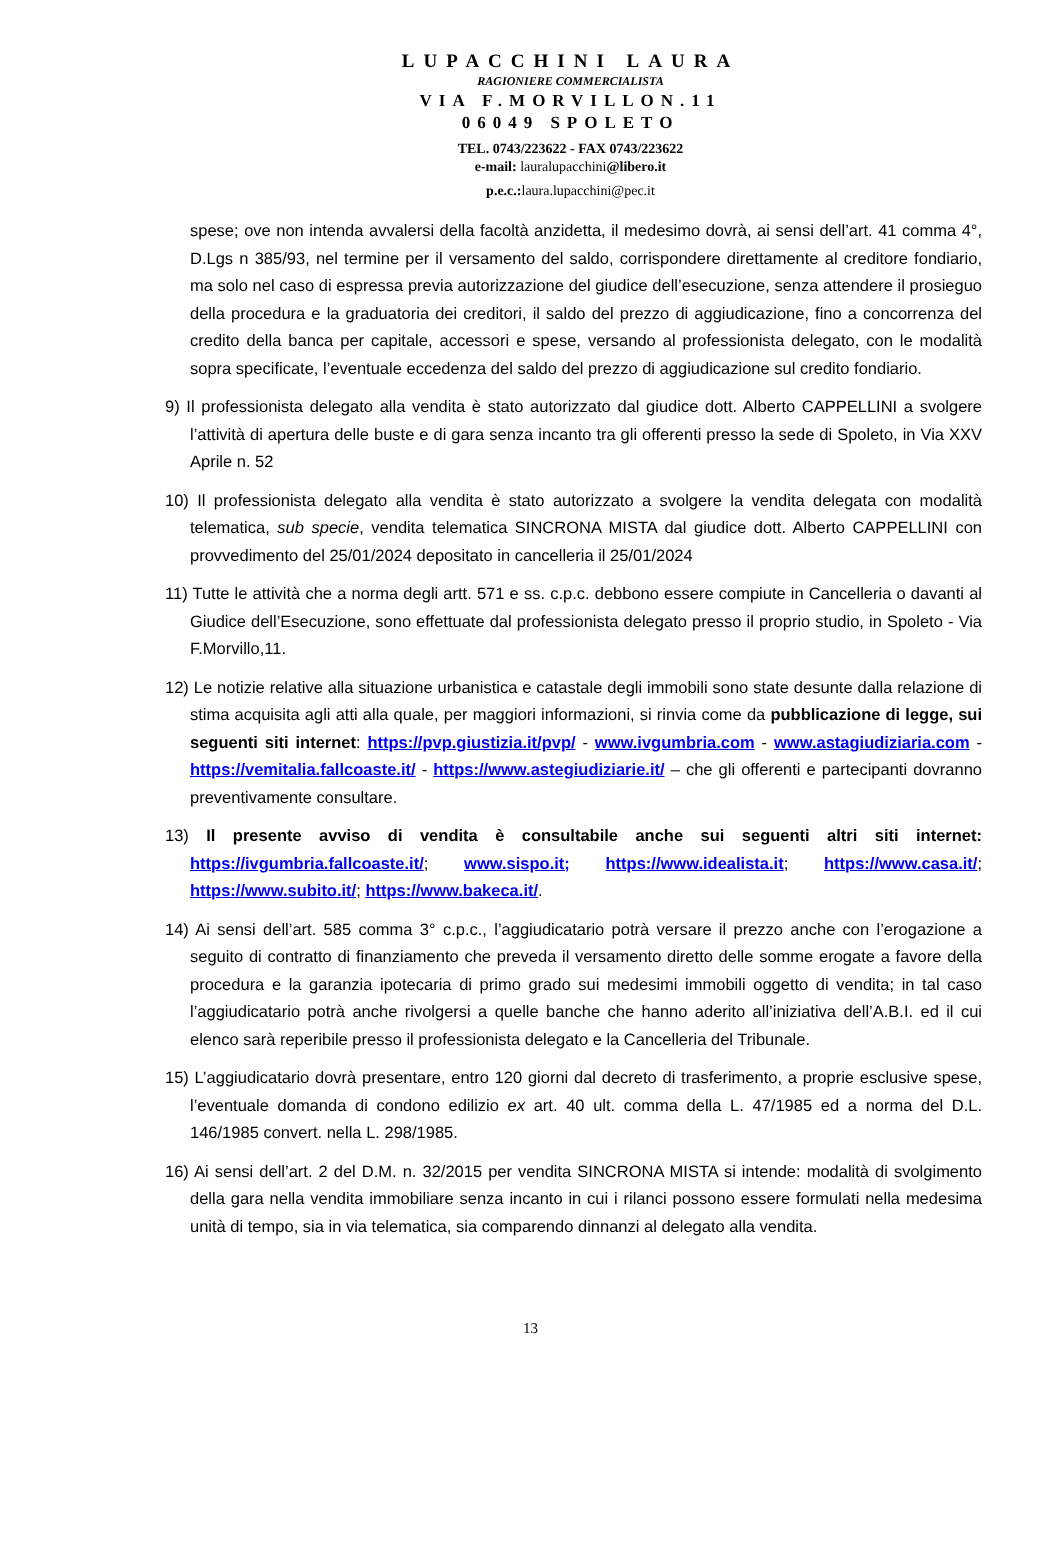LUPACCHINI LAURA
RAGIONIERE COMMERCIALISTA
VIA F.MORVILLON.11
06049 SPOLETO
TEL. 0743/223622 - FAX 0743/223622
e-mail: lauralupacchini@libero.it
p.e.c.: laura.lupacchini@pec.it
spese; ove non intenda avvalersi della facoltà anzidetta, il medesimo dovrà, ai sensi dell’art. 41 comma 4°, D.Lgs n 385/93, nel termine per il versamento del saldo, corrispondere direttamente al creditore fondiario, ma solo nel caso di espressa previa autorizzazione del giudice dell’esecuzione, senza attendere il prosieguo della procedura e la graduatoria dei creditori, il saldo del prezzo di aggiudicazione, fino a concorrenza del credito della banca per capitale, accessori e spese, versando al professionista delegato, con le modalità sopra specificate, l’eventuale eccedenza del saldo del prezzo di aggiudicazione sul credito fondiario.
9) Il professionista delegato alla vendita è stato autorizzato dal giudice dott. Alberto CAPPELLINI a svolgere l’attività di apertura delle buste e di gara senza incanto tra gli offerenti presso la sede di Spoleto, in Via XXV Aprile n. 52
10) Il professionista delegato alla vendita è stato autorizzato a svolgere la vendita delegata con modalità telematica, sub specie, vendita telematica SINCRONA MISTA dal giudice dott. Alberto CAPPELLINI con provvedimento del 25/01/2024 depositato in cancelleria il 25/01/2024
11) Tutte le attività che a norma degli artt. 571 e ss. c.p.c. debbono essere compiute in Cancelleria o davanti al Giudice dell’Esecuzione, sono effettuate dal professionista delegato presso il proprio studio, in Spoleto - Via F.Morvillo,11.
12) Le notizie relative alla situazione urbanistica e catastale degli immobili sono state desunte dalla relazione di stima acquisita agli atti alla quale, per maggiori informazioni, si rinvia come da pubblicazione di legge, sui seguenti siti internet: https://pvp.giustizia.it/pvp/ - www.ivgumbria.com - www.astagiudiziaria.com - https://vemitalia.fallcoaste.it/ - https://www.astegiudiziarie.it/ – che gli offerenti e partecipanti dovranno preventivamente consultare.
13) Il presente avviso di vendita è consultabile anche sui seguenti altri siti internet: https://ivgumbria.fallcoaste.it/; www.sispo.it; https://www.idealista.it; https://www.casa.it/; https://www.subito.it/; https://www.bakeca.it/.
14) Ai sensi dell’art. 585 comma 3° c.p.c., l’aggiudicatario potrà versare il prezzo anche con l’erogazione a seguito di contratto di finanziamento che preveda il versamento diretto delle somme erogate a favore della procedura e la garanzia ipotecaria di primo grado sui medesimi immobili oggetto di vendita; in tal caso l’aggiudicatario potrà anche rivolgersi a quelle banche che hanno aderito all’iniziativa dell’A.B.I. ed il cui elenco sarà reperibile presso il professionista delegato e la Cancelleria del Tribunale.
15) L’aggiudicatario dovrà presentare, entro 120 giorni dal decreto di trasferimento, a proprie esclusive spese, l’eventuale domanda di condono edilizio ex art. 40 ult. comma della L. 47/1985 ed a norma del D.L. 146/1985 convert. nella L. 298/1985.
16) Ai sensi dell’art. 2 del D.M. n. 32/2015 per vendita SINCRONA MISTA si intende: modalità di svolgimento della gara nella vendita immobiliare senza incanto in cui i rilanci possono essere formulati nella medesima unità di tempo, sia in via telematica, sia comparendo dinnanzi al delegato alla vendita.
13